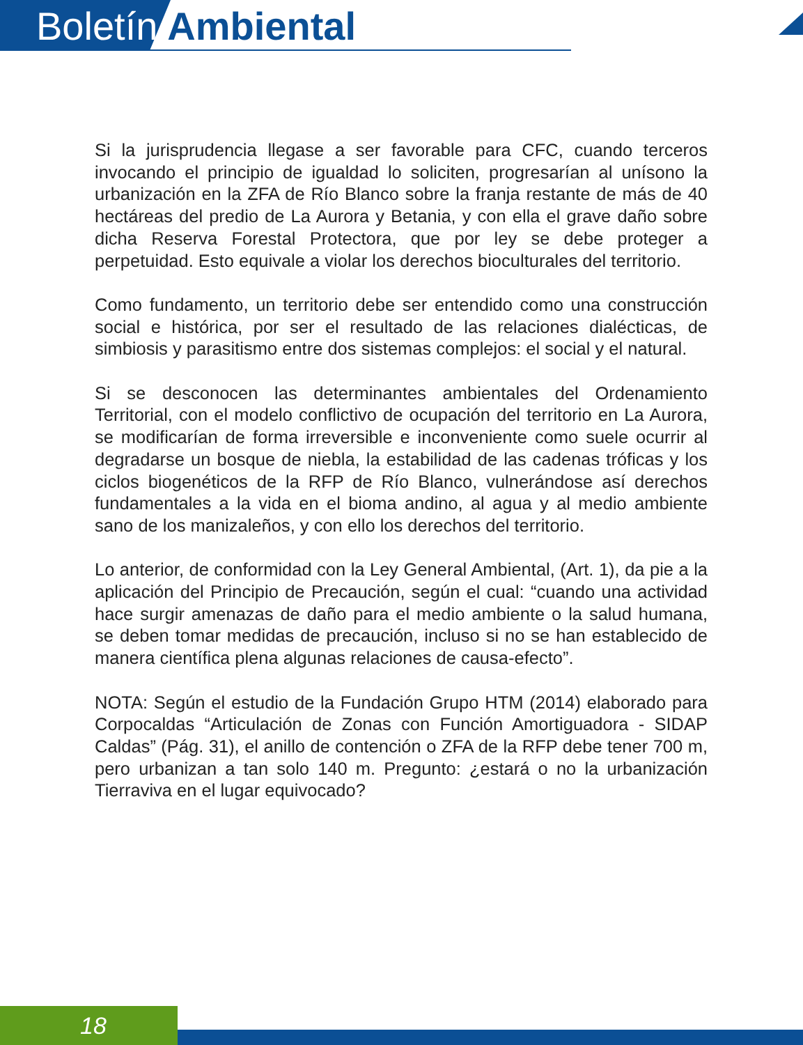Boletín Ambiental
Si la jurisprudencia llegase a ser favorable para CFC, cuando terceros invocando el principio de igualdad lo soliciten, progresarían al unísono la urbanización en la ZFA de Río Blanco sobre la franja restante de más de 40 hectáreas del predio de La Aurora y Betania, y con ella el grave daño sobre dicha Reserva Forestal Protectora, que por ley se debe proteger a perpetuidad. Esto equivale a violar los derechos bioculturales del territorio.
Como fundamento, un territorio debe ser entendido como una construcción social e histórica, por ser el resultado de las relaciones dialécticas, de simbiosis y parasitismo entre dos sistemas complejos: el social y el natural.
Si se desconocen las determinantes ambientales del Ordenamiento Territorial, con el modelo conflictivo de ocupación del territorio en La Aurora, se modificarían de forma irreversible e inconveniente como suele ocurrir al degradarse un bosque de niebla, la estabilidad de las cadenas tróficas y los ciclos biogenéticos de la RFP de Río Blanco, vulnerándose así derechos fundamentales a la vida en el bioma andino, al agua y al medio ambiente sano de los manizaleños, y con ello los derechos del territorio.
Lo anterior, de conformidad con la Ley General Ambiental, (Art. 1), da pie a la aplicación del Principio de Precaución, según el cual: “cuando una actividad hace surgir amenazas de daño para el medio ambiente o la salud humana, se deben tomar medidas de precaución, incluso si no se han establecido de manera científica plena algunas relaciones de causa-efecto”.
NOTA: Según el estudio de la Fundación Grupo HTM (2014) elaborado para Corpocaldas “Articulación de Zonas con Función Amortiguadora - SIDAP Caldas” (Pág. 31), el anillo de contención o ZFA de la RFP debe tener 700 m, pero urbanizan a tan solo 140 m. Pregunto: ¿estará o no la urbanización Tierraviva en el lugar equivocado?
18